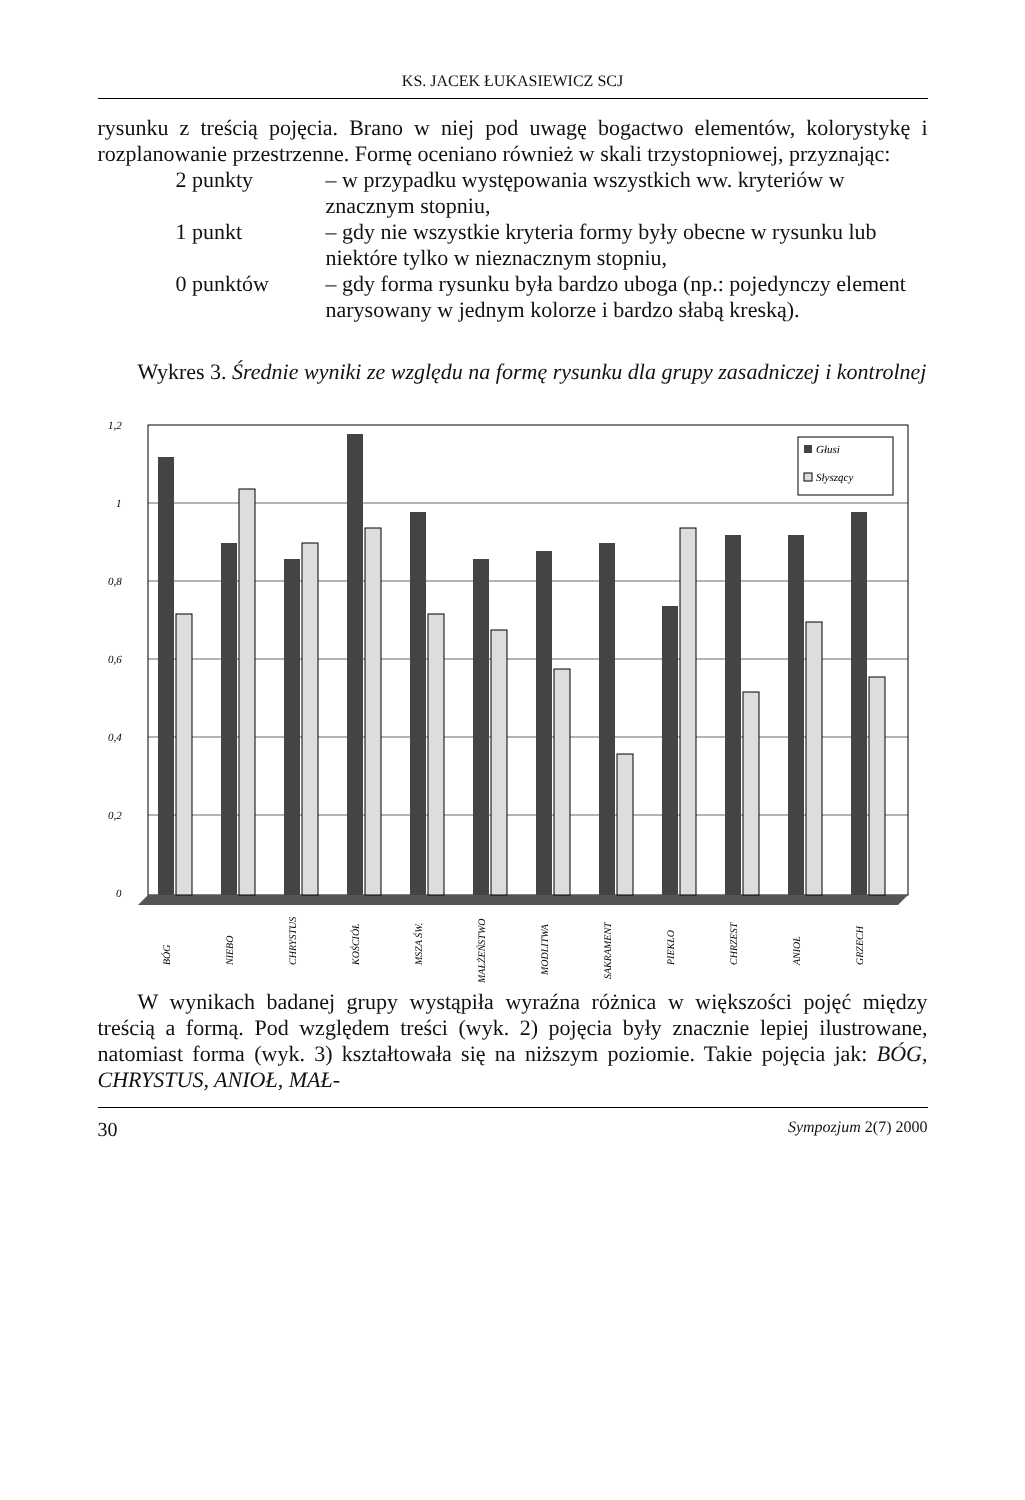KS. JACEK ŁUKASIEWICZ SCJ
rysunku z treścią pojęcia. Brano w niej pod uwagę bogactwo elementów, kolorystykę i rozplanowanie przestrzenne. Formę oceniano również w skali trzystopniowej, przyznając:
2 punkty – w przypadku występowania wszystkich ww. kryteriów w znacznym stopniu,
1 punkt – gdy nie wszystkie kryteria formy były obecne w rysunku lub niektóre tylko w nieznacznym stopniu,
0 punktów – gdy forma rysunku była bardzo uboga (np.: pojedynczy element narysowany w jednym kolorze i bardzo słabą kreską).
Wykres 3. Średnie wyniki ze względu na formę rysunku dla grupy zasadniczej i kontrolnej
1,2
1
0,8
0,6
0,4
0,2
0
Głusi
Słyszący
BÓG
NIEBO
CHRYSTUS
KOŚCIÓŁ
MSZA ŚW.
MAŁŻEŃSTWO
MODLITWA
SAKRAMENT
PIEKŁO
CHRZEST
ANIOŁ
GRZECH
W wynikach badanej grupy wystąpiła wyraźna różnica w większości pojęć między treścią a formą. Pod względem treści (wyk. 2) pojęcia były znacznie lepiej ilustrowane, natomiast forma (wyk. 3) kształtowała się na niższym poziomie. Takie pojęcia jak: BÓG, CHRYSTUS, ANIOŁ, MAŁ-
30 Sympozjum 2(7) 2000